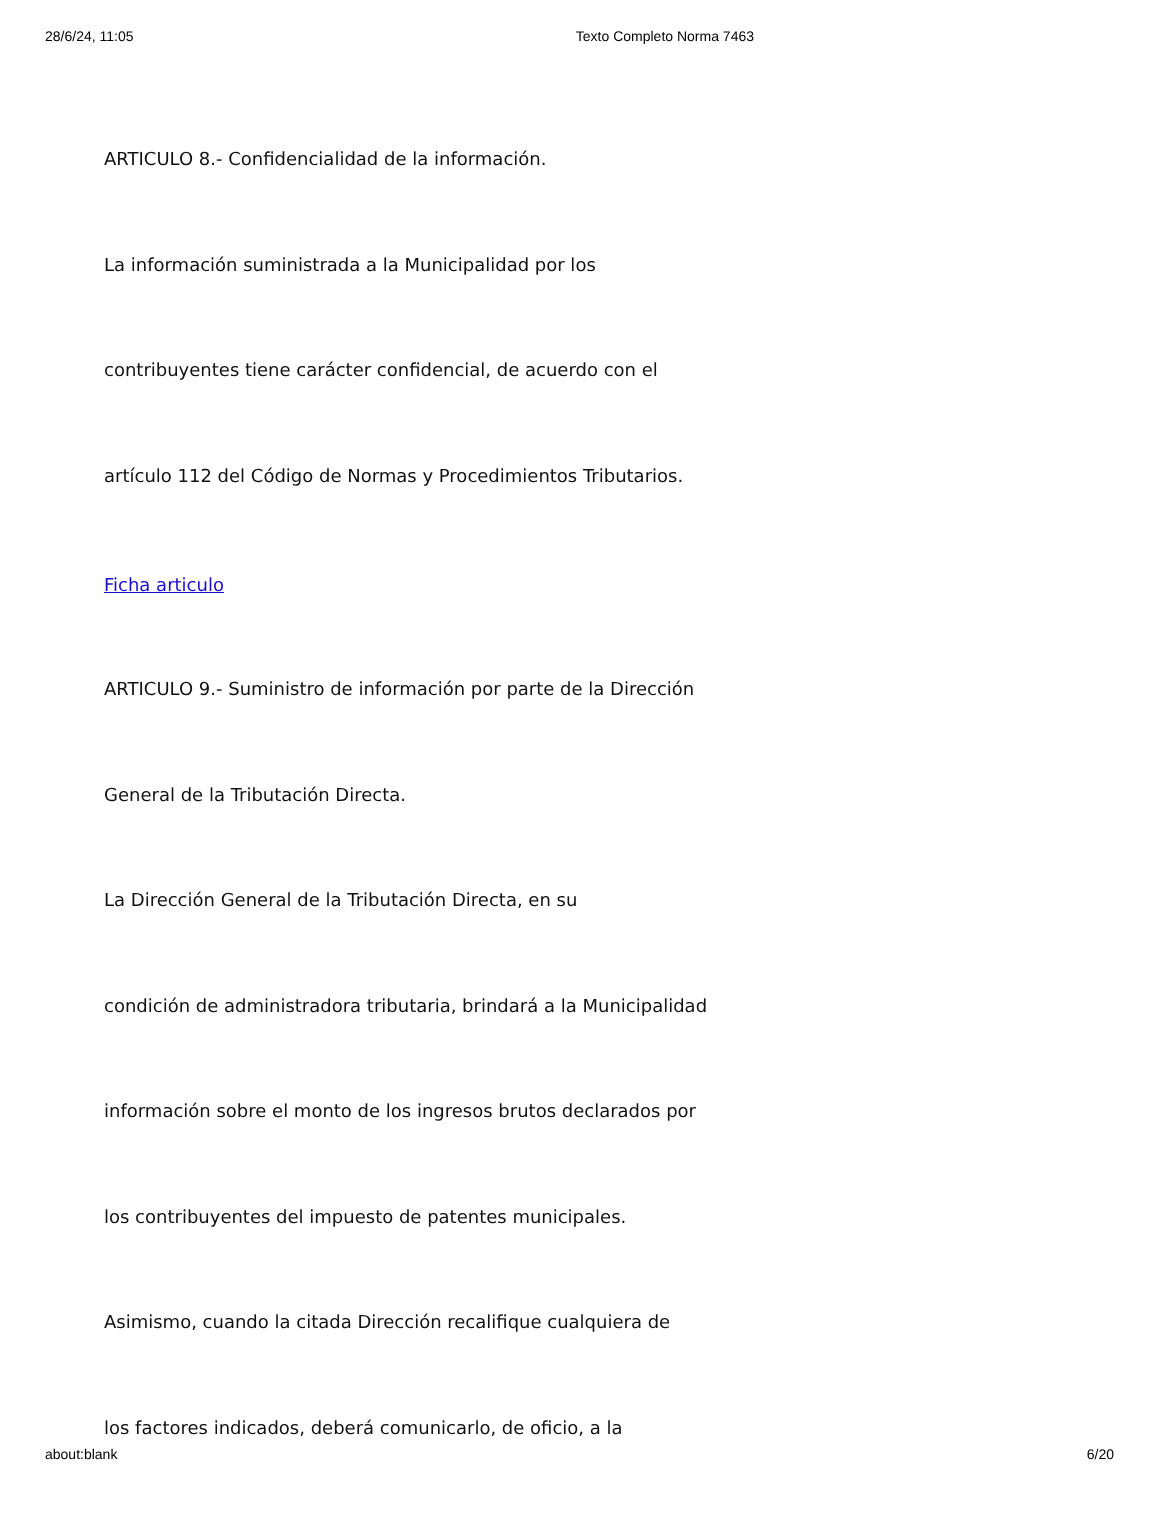28/6/24, 11:05 Texto Completo Norma 7463
ARTICULO 8.- Confidencialidad de la información.
La información suministrada a la Municipalidad por los
contribuyentes tiene carácter confidencial, de acuerdo con el
artículo 112 del Código de Normas y Procedimientos Tributarios.
Ficha articulo
ARTICULO 9.- Suministro de información por parte de la Dirección
General de la Tributación Directa.
La Dirección General de la Tributación Directa, en su
condición de administradora tributaria, brindará a la Municipalidad
información sobre el monto de los ingresos brutos declarados por
los contribuyentes del impuesto de patentes municipales.
Asimismo, cuando la citada Dirección recalifique cualquiera de
los factores indicados, deberá comunicarlo, de oficio, a la
about:blank 6/20